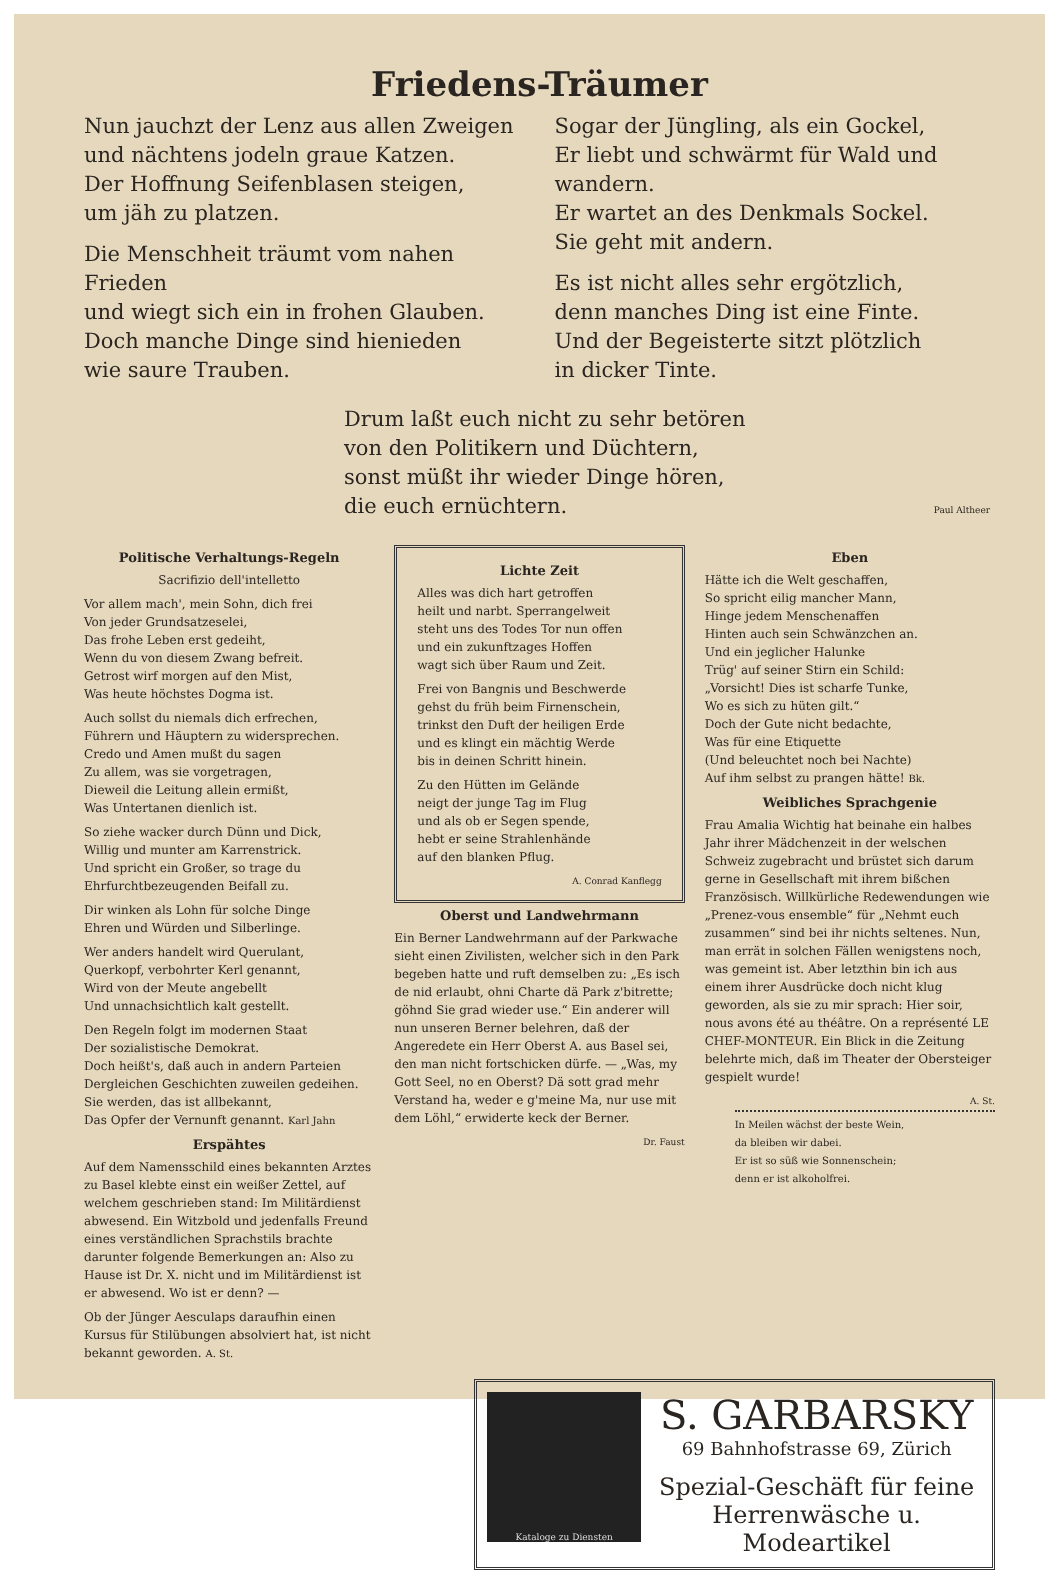Friedens-Träumer
Nun jauchzt der Lenz aus allen Zweigen
und nächtens jodeln graue Katzen.
Der Hoffnung Seifenblasen steigen,
um jäh zu platzen.
Die Menschheit träumt vom nahen Frieden
und wiegt sich ein in frohen Glauben.
Doch manche Dinge sind hienieden
wie saure Trauben.
Sogar der Jüngling, als ein Gockel,
Er liebt und schwärmt für Wald und wandern.
Er wartet an des Denkmals Sockel.
Sie geht mit andern.
Es ist nicht alles sehr ergötzlich,
denn manches Ding ist eine Finte.
Und der Begeisterte sitzt plötzlich
in dicker Tinte.
Drum laßt euch nicht zu sehr betören
von den Politikern und Düchtern,
sonst müßt ihr wieder Dinge hören,
die euch ernüchtern. Paul Altheer
Politische Verhaltungs-Regeln
Sacrifizio dell'intelletto
Vor allem mach', mein Sohn, dich frei
Von jeder Grundsatzeselei,
Das frohe Leben erst gedeiht,
Wenn du von diesem Zwang befreit.
Getrost wirf morgen auf den Mist,
Was heute höchstes Dogma ist.
Auch sollst du niemals dich erfrechen,
Führern und Häuptern zu widersprechen.
Credo und Amen mußt du sagen
Zu allem, was sie vorgetragen,
Dieweil die Leitung allein ermißt,
Was Untertanen dienlich ist.
So ziehe wacker durch Dünn und Dick,
Willig und munter am Karrenstrick.
Und spricht ein Großer, so trage du
Ehrfurchtbezeugenden Beifall zu.
Dir winken als Lohn für solche Dinge
Ehren und Würden und Silberlinge.
Wer anders handelt wird Querulant,
Querkopf, verbohrter Kerl genannt,
Wird von der Meute angebellt
Und unnachsichtlich kalt gestellt.
Den Regeln folgt im modernen Staat
Der sozialistische Demokrat.
Doch heißt's, daß auch in andern Parteien
Dergleichen Geschichten zuweilen gedeihen.
Sie werden, das ist allbekannt,
Das Opfer der Vernunft genannt. Karl Jahn
Erspähtes
Auf dem Namensschild eines bekannten Arztes zu Basel klebte einst ein weißer Zettel, auf welchem geschrieben stand: Im Militärdienst abwesend. Ein Witzbold und jedenfalls Freund eines verständlichen Sprachstils brachte darunter folgende Bemerkungen an: Also zu Hause ist Dr. X. nicht und im Militärdienst ist er abwesend. Wo ist er denn? —
Ob der Jünger Aesculaps daraufhin einen Kursus für Stilübungen absolviert hat, ist nicht bekannt geworden. A. St.
Lichte Zeit
Alles was dich hart getroffen
heilt und narbt. Sperrangelweit
steht uns des Todes Tor nun offen
und ein zukunftzages Hoffen
wagt sich über Raum und Zeit.
Frei von Bangnis und Beschwerde
gehst du früh beim Firnenschein,
trinkst den Duft der heiligen Erde
und es klingt ein mächtig Werde
bis in deinen Schritt hinein.
Zu den Hütten im Gelände
neigt der junge Tag im Flug
und als ob er Segen spende,
hebt er seine Strahlenhände
auf den blanken Pflug.
A. Conrad Kanflegg
Oberst und Landwehrmann
Ein Berner Landwehrmann auf der Parkwache sieht einen Zivilisten, welcher sich in den Park begeben hatte und ruft demselben zu: „Es isch de nid erlaubt, ohni Charte dä Park z'bitrette; göhnd Sie grad wieder use.“ Ein anderer will nun unseren Berner belehren, daß der Angeredete ein Herr Oberst A. aus Basel sei, den man nicht fortschicken dürfe. — „Was, my Gott Seel, no en Oberst? Dä sott grad mehr Verstand ha, weder e g'meine Ma, nur use mit dem Löhl,“ erwiderte keck der Berner.
Dr. Faust
Eben
Hätte ich die Welt geschaffen,
So spricht eilig mancher Mann,
Hinge jedem Menschenaffen
Hinten auch sein Schwänzchen an.
Und ein jeglicher Halunke
Trüg' auf seiner Stirn ein Schild:
„Vorsicht! Dies ist scharfe Tunke,
Wo es sich zu hüten gilt.“
Doch der Gute nicht bedachte,
Was für eine Etiquette
(Und beleuchtet noch bei Nachte)
Auf ihm selbst zu prangen hätte! Bk.
Weibliches Sprachgenie
Frau Amalia Wichtig hat beinahe ein halbes Jahr ihrer Mädchenzeit in der welschen Schweiz zugebracht und brüstet sich darum gerne in Gesellschaft mit ihrem bißchen Französisch. Willkürliche Redewendungen wie „Prenez-vous ensemble“ für „Nehmt euch zusammen“ sind bei ihr nichts seltenes. Nun, man errät in solchen Fällen wenigstens noch, was gemeint ist. Aber letzthin bin ich aus einem ihrer Ausdrücke doch nicht klug geworden, als sie zu mir sprach: Hier soir, nous avons été au théâtre. On a représenté LE CHEF-MONTEUR. Ein Blick in die Zeitung belehrte mich, daß im Theater der Obersteiger gespielt wurde!
A. St.
In Meilen wächst der beste Wein,
da bleiben wir dabei.
Er ist so süß wie Sonnenschein;
denn er ist alkoholfrei.
Kataloge zu Diensten
S. GARBARSKY
69 Bahnhofstrasse 69, Zürich
Spezial-Geschäft für feine
Herrenwäsche u. Modeartikel